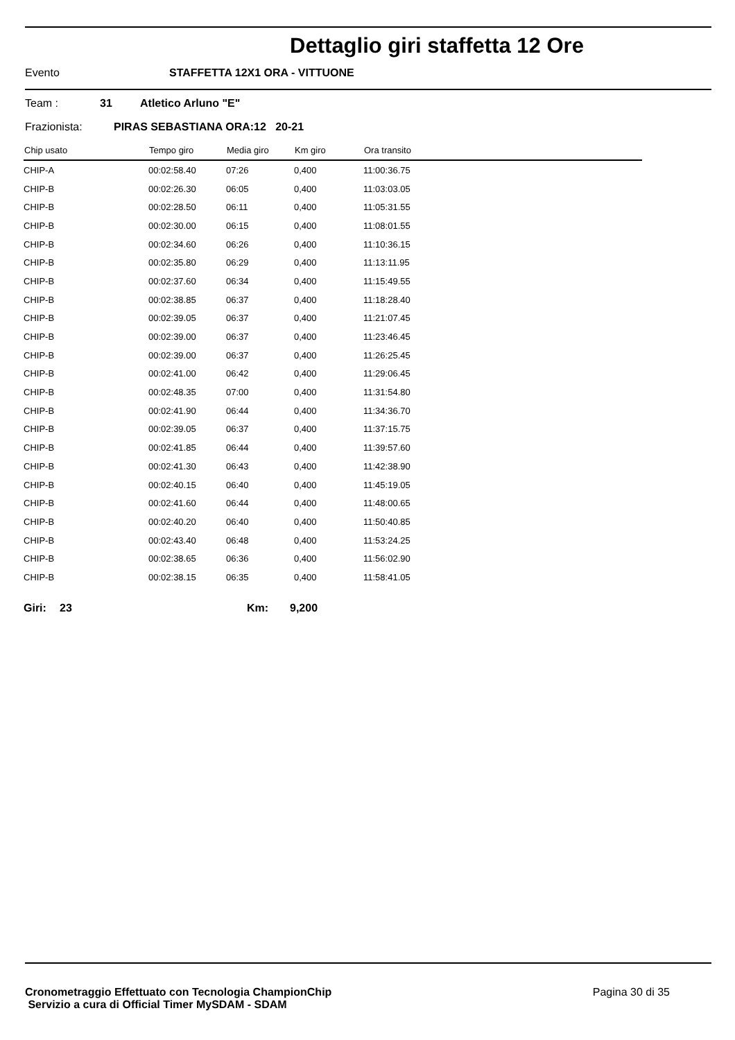Dettaglio giri staffetta 12 Ore
Evento STAFFETTA 12X1 ORA - VITTUONE
Team : 31 Atletico Arluno "E"
Frazionista: PIRAS SEBASTIANA ORA:12 20-21
| Chip usato | Tempo giro | Media giro | Km giro | Ora transito |
| --- | --- | --- | --- | --- |
| CHIP-A | 00:02:58.40 | 07:26 | 0,400 | 11:00:36.75 |
| CHIP-B | 00:02:26.30 | 06:05 | 0,400 | 11:03:03.05 |
| CHIP-B | 00:02:28.50 | 06:11 | 0,400 | 11:05:31.55 |
| CHIP-B | 00:02:30.00 | 06:15 | 0,400 | 11:08:01.55 |
| CHIP-B | 00:02:34.60 | 06:26 | 0,400 | 11:10:36.15 |
| CHIP-B | 00:02:35.80 | 06:29 | 0,400 | 11:13:11.95 |
| CHIP-B | 00:02:37.60 | 06:34 | 0,400 | 11:15:49.55 |
| CHIP-B | 00:02:38.85 | 06:37 | 0,400 | 11:18:28.40 |
| CHIP-B | 00:02:39.05 | 06:37 | 0,400 | 11:21:07.45 |
| CHIP-B | 00:02:39.00 | 06:37 | 0,400 | 11:23:46.45 |
| CHIP-B | 00:02:39.00 | 06:37 | 0,400 | 11:26:25.45 |
| CHIP-B | 00:02:41.00 | 06:42 | 0,400 | 11:29:06.45 |
| CHIP-B | 00:02:48.35 | 07:00 | 0,400 | 11:31:54.80 |
| CHIP-B | 00:02:41.90 | 06:44 | 0,400 | 11:34:36.70 |
| CHIP-B | 00:02:39.05 | 06:37 | 0,400 | 11:37:15.75 |
| CHIP-B | 00:02:41.85 | 06:44 | 0,400 | 11:39:57.60 |
| CHIP-B | 00:02:41.30 | 06:43 | 0,400 | 11:42:38.90 |
| CHIP-B | 00:02:40.15 | 06:40 | 0,400 | 11:45:19.05 |
| CHIP-B | 00:02:41.60 | 06:44 | 0,400 | 11:48:00.65 |
| CHIP-B | 00:02:40.20 | 06:40 | 0,400 | 11:50:40.85 |
| CHIP-B | 00:02:43.40 | 06:48 | 0,400 | 11:53:24.25 |
| CHIP-B | 00:02:38.65 | 06:36 | 0,400 | 11:56:02.90 |
| CHIP-B | 00:02:38.15 | 06:35 | 0,400 | 11:58:41.05 |
Giri: 23 Km: 9,200
Cronometraggio Effettuato con Tecnologia ChampionChip
Servizio a cura di Official Timer MySDAM - SDAM
Pagina 30 di 35